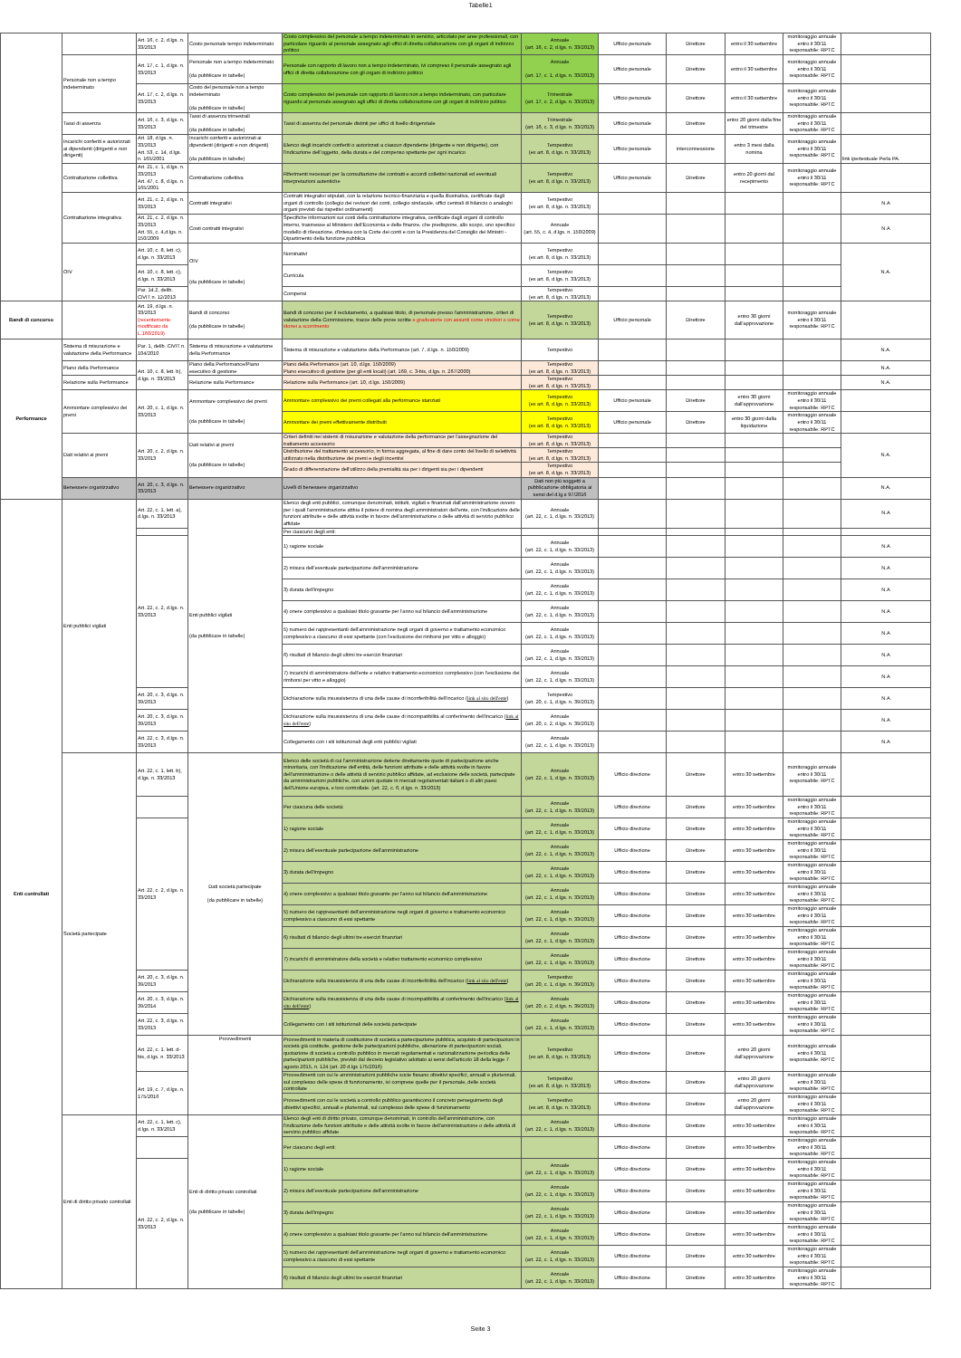Tabelle1
| | | Art. 16, c. 2, d.lgs. n. 33/2013 | Costo personale tempo indeterminato | Costo complessivo del personale a tempo indeterminato in servizio, articolato per aree professionali, con particolare riguardo al personale assegnato agli uffici di diretta collaborazione con gli organi di indirizzo politico | Annuale (art. 16, c. 2, d.lgs. n. 33/2013) | Ufficio personale | Direttore | entro il 30 settembre | monitoraggio annuale entro il 30/11 responsabile: RPTC | |
| | Personale non a tempo indeterminato | Art. 17, c. 1, d.lgs. n. 33/2013 | Personale non a tempo indeterminato (da pubblicare in tabelle) | Personale con rapporto di lavoro non a tempo indeterminato, ivi compreso il personale assegnato agli uffici di diretta collaborazione con gli organi di indirizzo politico | Annuale (art. 17, c. 1, d.lgs. n. 33/2013) | Ufficio personale | Direttore | entro il 30 settembre | monitoraggio annuale entro il 30/11 responsabile: RPTC | |
| | | Art. 17, c. 2, d.lgs. n. 33/2013 | Costo del personale non a tempo indeterminato (da pubblicare in tabelle) | Costo complessivo del personale con rapporto di lavoro non a tempo indeterminato, con particolare riguardo al personale assegnato agli uffici di diretta collaborazione con gli organi di indirizzo politico | Trimestrale (art. 17, c. 2, d.lgs. n. 33/2013) | Ufficio personale | Direttore | entro il 30 settembre | monitoraggio annuale entro il 30/11 responsabile: RPTC | |
| | Tassi di assenza | Art. 16, c. 3, d.lgs. n. 33/2013 | Tassi di assenza trimestrali (da pubblicare in tabelle) | Tassi di assenza del personale distinti per uffici di livello dirigenziale | Trimestrale (art. 16, c. 3, d.lgs. n. 33/2013) | Ufficio personale | Direttore | entro 20 giorni dalla fine del trimestre | monitoraggio annuale entro il 30/11 responsabile: RPTC | |
| | Incarichi conferiti e autorizzati ai dipendenti (dirigenti e non dirigenti) | Art. 18, d.lgs. n. 33/2013 Art. 53, c. 14, d.lgs. n. 165/2001 | Incarichi conferiti e autorizzati ai dipendenti (dirigenti e non dirigenti) (da pubblicare in tabelle) | Elenco degli incarichi conferiti o autorizzati a ciascun dipendente (dirigente e non dirigente), con l'indicazione dell'oggetto, della durata e del compenso spettante per ogni incarico | Tempestivo (ex art. 8, d.lgs. n. 33/2013) | Ufficio personale | interconnessione | entro 3 mesi dalla nomina | monitoraggio annuale entro il 30/11 responsabile: RPTC | link ipertestuale Perla PA. |
| | Contrattazione collettiva | Art. 21, c. 1, d.lgs. n. 33/2013 Art. 47, c. 8, d.lgs. n. 165/2001 | Contrattazione collettiva | Riferimenti necessari per la consultazione dei contratti e accordi collettivi nazionali ed eventuali interpretazioni autentiche | Tempestivo (ex art. 8, d.lgs. n. 33/2013) | Ufficio personale | Direttore | entro 20 giorni dal recepimento | monitoraggio annuale entro il 30/11 responsabile: RPTC | |
| | Contrattazione integrativa | Art. 21, c. 2, d.lgs. n. 33/2013 | Contratti integrativi | Contratti integrativi stipulati, con la relazione tecnico-finanziaria e quella illustrativa, certificate dagli organi di controllo (collegio dei revisori dei conti, collegio sindacale, uffici centrali di bilancio o analoghi organi previsti dai rispettivi ordinamenti) | Tempestivo (ex art. 8, d.lgs. n. 33/2013) | | | | | N.A |
| | | Art. 21, c. 2, d.lgs. n. 33/2013 Art. 55, c. 4,d.lgs. n. 150/2009 | Costi contratti integrativi | Specifiche informazioni sui costi della contrattazione integrativa, certificate dagli organi di controllo interno, trasmesse al Ministero dell'Economia e delle finanze, che predispone, allo scopo, uno specifico modello di rilevazione, d'intesa con la Corte dei conti e con la Presidenza del Consiglio dei Ministri - Dipartimento della funzione pubblica | Annuale (art. 55, c. 4, d.lgs. n. 150/2009) | | | | | N.A |
| | OIV | Art. 10, c. 8, lett. c), d.lgs. n. 33/2013 | OIV (da pubblicare in tabelle) | Nominativi | Tempestivo (ex art. 8, d.lgs. n. 33/2013) | | | | | N.A. |
| | | Art. 10, c. 8, lett. c), d.lgs. n. 33/2013 | | Curricula | Tempestivo (ex art. 8, d.lgs. n. 33/2013) | | | | | |
| | | Par. 14.2, delib. CiVIT n. 12/2013 | | Compensi | Tempestivo (ex art. 8, d.lgs. n. 33/2013) | | | | | |
| Bandi di concorso | | Art. 19, d.lgs. n. 33/2013 (recentemente modificato da L.160/2019) | Bandi di concorso (da pubblicare in tabelle) | Bandi di concorso per il reclutamento, a qualsiasi titolo, di personale presso l'amministrazione, criteri di valutazione della Commissione, tracce delle prove scritte e graduatorie con assunti come vincitori o come idonei a scorrimento | Tempestivo (ex art. 8, d.lgs. n. 33/2013) | Ufficio personale | Direttore | entro 30 giorni dall'approvazione | monitoraggio annuale entro il 30/11 responsabile: RPTC | |
| Performance | Sistema di misurazione e valutazione della Performance | Par. 1, delib. CiVIT n. 104/2010 | Sistema di misurazione e valutazione della Performance | Sistema di misurazione e valutazione della Performance (art. 7, d.lgs. n. 150/2009) | Tempestivo | | | | | N.A. |
| | Piano della Performance | Art. 10, c. 8, lett. b), d.lgs. n. 33/2013 | Piano della Performance/Piano esecutivo di gestione | Piano della Performance (art. 10, d.lgs. 150/2009) Piano esecutivo di gestione (per gli enti locali) (art. 169, c. 3-bis, d.lgs. n. 267/2000) | Tempestivo (ex art. 8, d.lgs. n. 33/2013) | | | | | N.A. |
| | Relazione sulla Performance | | Relazione sulla Performance | Relazione sulla Performance (art. 10, d.lgs. 150/2009) | Tempestivo (ex art. 8, d.lgs. n. 33/2013) | | | | | N.A. |
| | Ammontare complessivo dei premi | Art. 20, c. 1, d.lgs. n. 33/2013 | Ammontare complessivo dei premi (da pubblicare in tabelle) | Ammontare complessivo dei premi collegati alla performance stanziati | Tempestivo (ex art. 8, d.lgs. n. 33/2013) | Ufficio personale | Direttore | entro 30 giorni dall'approvazione | monitoraggio annuale entro il 30/11 responsabile: RPTC | |
| | | | | Ammontare dei premi effettivamente distribuiti | Tempestivo (ex art. 8, d.lgs. n. 33/2013) | Ufficio personale | Direttore | entro 30 giorni dalla liquidazione | monitoraggio annuale entro il 30/11 responsabile: RPTC | |
| | Dati relativi ai premi | Art. 20, c. 2, d.lgs. n. 33/2013 | Dati relativi ai premi (da pubblicare in tabelle) | Criteri definiti nei sistemi di misurazione e valutazione della performance per l'assegnazione del trattamento accessorio | Tempestivo (ex art. 8, d.lgs. n. 33/2013) | | | | | N.A. |
| | | | | Distribuzione del trattamento accessorio, in forma aggregata, al fine di dare conto del livello di selettività utilizzato nella distribuzione dei premi e degli incentivi | Tempestivo (ex art. 8, d.lgs. n. 33/2013) | | | | | |
| | | | | Grado di differenziazione dell'utilizzo della premialità sia per i dirigenti sia per i dipendenti | Tempestivo (ex art. 8, d.lgs. n. 33/2013) | | | | | |
| | Benessere organizzativo | Art. 20, c. 3, d.lgs. n. 33/2013 | Benessere organizzativo | Livelli di benessere organizzativo | Dati non più soggetti a pubblicazione obbligatoria ai sensi del d.lg.s 97/2016 | | | | | N.A. |
| Enti controllati | Enti pubblici vigilati | Art. 22, c. 1, lett. a), d.lgs. n. 33/2013 | Enti pubblici vigilati (da pubblicare in tabelle) | Elenco degli enti pubblici, comunque denominati, istituiti, vigilati e finanziati dall'amministrazione ovvero per i quali l'amministrazione abbia il potere di nomina degli amministratori dell'ente, con l'indicazione delle funzioni attribuite e delle attività svolte in favore dell'amministrazione o delle attività di servizio pubblico affidate | Annuale (art. 22, c. 1, d.lgs. n. 33/2013) | | | | | N.A |
| | | | | Per ciascuno degli enti: | | | | | | |
| | | Art. 22, c. 2, d.lgs. n. 33/2013 | | 1) ragione sociale | Annuale (art. 22, c. 1, d.lgs. n. 33/2013) | | | | | N.A |
| | | | | 2) misura dell'eventuale partecipazione dell'amministrazione | Annuale (art. 22, c. 1, d.lgs. n. 33/2013) | | | | | N.A |
| | | | | 3) durata dell'impegno | Annuale (art. 22, c. 1, d.lgs. n. 33/2013) | | | | | N.A |
| | | | | 4) onere complessivo a qualsiasi titolo gravante per l'anno sul bilancio dell'amministrazione | Annuale (art. 22, c. 1, d.lgs. n. 33/2013) | | | | | N.A |
| | | | | 5) numero dei rappresentanti dell'amministrazione negli organi di governo e trattamento economico complessivo a ciascuno di essi spettante (con l'esclusione dei rimborsi per vitto e alloggio) | Annuale (art. 22, c. 1, d.lgs. n. 33/2013) | | | | | N.A |
| | | | | 6) risultati di bilancio degli ultimi tre esercizi finanziari | Annuale (art. 22, c. 1, d.lgs. n. 33/2013) | | | | | N.A |
| | | | | 7) incarichi di amministratore dell'ente e relativo trattamento economico complessivo (con l'esclusione dei rimborsi per vitto e alloggio) | Annuale (art. 22, c. 1, d.lgs. n. 33/2013) | | | | | N.A |
| | | Art. 20, c. 3, d.lgs. n. 39/2013 | | Dichiarazione sulla insussistenza di una delle cause di inconferibilità dell'incarico ( link al sito dell'ente ) | Tempestivo (art. 20, c. 1, d.lgs. n. 39/2013) | | | | | N.A |
| | | Art. 20, c. 3, d.lgs. n. 39/2013 | | Dichiarazione sulla insussistenza di una delle cause di incompatibilità al conferimento dell'incarico ( link al sito dell'ente ) | Annuale (art. 20, c. 2, d.lgs. n. 39/2013) | | | | | N.A |
| | | Art. 22, c. 3, d.lgs. n. 33/2013 | | Collegamento con i siti istituzionali degli enti pubblici vigilati | Annuale (art. 22, c. 1, d.lgs. n. 33/2013) | | | | | N.A |
| | Società partecipate | Art. 22, c. 1, lett. b), d.lgs. n. 33/2013 | Dati società partecipate (da pubblicare in tabelle) | Elenco delle società di cui l'amministrazione detiene direttamente quote di partecipazione anche minoritaria, con l'indicazione dell'entità, delle funzioni attribuite e delle attività svolte in favore dell'amministrazione o delle attività di servizio pubblico affidate, ad esclusione delle società, partecipate da amministrazioni pubbliche, con azioni quotate in mercati regolamentati italiani o di altri paesi dell'Unione europea, e loro controllate. (art. 22, c. 6, d.lgs. n. 33/2013) | Annuale (art. 22, c. 1, d.lgs. n. 33/2013) | Ufficio direzione | Direttore | entro 30 settembre | monitoraggio annuale entro il 30/11 responsabile: RPTC | |
| | | | | Per ciascuna delle società: | Annuale (art. 22, c. 1, d.lgs. n. 33/2013) | Ufficio direzione | Direttore | entro 30 settembre | monitoraggio annuale entro il 30/11 responsabile: RPTC | |
| | | Art. 22, c. 2, d.lgs. n. 33/2013 | | 1) ragione sociale | Annuale (art. 22, c. 1, d.lgs. n. 33/2013) | Ufficio direzione | Direttore | entro 30 settembre | monitoraggio annuale entro il 30/11 responsabile: RPTC | |
| | | | | 2) misura dell'eventuale partecipazione dell'amministrazione | Annuale (art. 22, c. 1, d.lgs. n. 33/2013) | Ufficio direzione | Direttore | entro 30 settembre | monitoraggio annuale entro il 30/11 responsabile: RPTC | |
| | | | | 3) durata dell'impegno | Annuale (art. 22, c. 1, d.lgs. n. 33/2013) | Ufficio direzione | Direttore | entro 30 settembre | monitoraggio annuale entro il 30/11 responsabile: RPTC | |
| | | | | 4) onere complessivo a qualsiasi titolo gravante per l'anno sul bilancio dell'amministrazione | Annuale (art. 22, c. 1, d.lgs. n. 33/2013) | Ufficio direzione | Direttore | entro 30 settembre | monitoraggio annuale entro il 30/11 responsabile: RPTC | |
| | | | | 5) numero dei rappresentanti dell'amministrazione negli organi di governo e trattamento economico complessivo a ciascuno di essi spettante | Annuale (art. 22, c. 1, d.lgs. n. 33/2013) | Ufficio direzione | Direttore | entro 30 settembre | monitoraggio annuale entro il 30/11 responsabile: RPTC | |
| | | | | 6) risultati di bilancio degli ultimi tre esercizi finanziari | Annuale (art. 22, c. 1, d.lgs. n. 33/2013) | Ufficio direzione | Direttore | entro 30 settembre | monitoraggio annuale entro il 30/11 responsabile: RPTC | |
| | | | | 7) incarichi di amministratore della società e relativo trattamento economico complessivo | Annuale (art. 22, c. 1, d.lgs. n. 33/2013) | Ufficio direzione | Direttore | entro 30 settembre | monitoraggio annuale entro il 30/11 responsabile: RPTC | |
| | | Art. 20, c. 3, d.lgs. n. 39/2013 | | Dichiarazione sulla insussistenza di una delle cause di inconferibilità dell'incarico ( link al sito dell'ente ) | Tempestivo (art. 20, c. 1, d.lgs. n. 39/2013) | Ufficio direzione | Direttore | entro 30 settembre | monitoraggio annuale entro il 30/11 responsabile: RPTC | |
| | | Art. 20, c. 3, d.lgs. n. 39/2014 | | Dichiarazione sulla insussistenza di una delle cause di incompatibilità al conferimento dell'incarico ( link al sito dell'ente ) | Annuale (art. 20, c. 2, d.lgs. n. 39/2013) | Ufficio direzione | Direttore | entro 30 settembre | monitoraggio annuale entro il 30/11 responsabile: RPTC | |
| | | Art. 22, c. 3, d.lgs. n. 33/2013 | | Collegamento con i siti istituzionali delle società partecipate | Annuale (art. 22, c. 1, d.lgs. n. 33/2013) | Ufficio direzione | Direttore | entro 30 settembre | monitoraggio annuale entro il 30/11 responsabile: RPTC | |
| | | Art. 22, c. 1. lett. d-bis, d.lgs. n. 33/2013 | Provvedimenti | Provvedimenti in materia di costituzione di società a partecipazione pubblica, acquisto di partecipazioni in società già costituite, gestione delle partecipazioni pubbliche, alienazione di partecipazioni sociali, quotazione di società a controllo pubblico in mercati regolamentati e razionalizzazione periodica delle partecipazioni pubbliche, previsti dal decreto legislativo adottato ai sensi dell'articolo 18 della legge 7 agosto 2015, n. 124 (art. 20 d.lgs 175/2016) | Tempestivo (ex art. 8, d.lgs. n. 33/2013) | Ufficio direzione | Direttore | entro 20 giorni dall'approvazione | monitoraggio annuale entro il 30/11 responsabile: RPTC | |
| | | Art. 19, c. 7, d.lgs. n. 175/2016 | | Provvedimenti con cui le amministrazioni pubbliche socie fissano obiettivi specifici, annuali e pluriennali, sul complesso delle spese di funzionamento, ivi comprese quelle per il personale, delle società controllate | Tempestivo (ex art. 8, d.lgs. n. 33/2013) | Ufficio direzione | Direttore | entro 20 giorni dall'approvazione | monitoraggio annuale entro il 30/11 responsabile: RPTC | |
| | | | | Provvedimenti con cui le società a controllo pubblico garantiscono il concreto perseguimento degli obiettivi specifici, annuali e pluriennali, sul complesso delle spese di funzionamento | Tempestivo (ex art. 8, d.lgs. n. 33/2013) | Ufficio direzione | Direttore | entro 20 giorni dall'approvazione | monitoraggio annuale entro il 30/11 responsabile: RPTC | |
| | Enti di diritto privato controllati | Art. 22, c. 1, lett. c), d.lgs. n. 33/2013 | Enti di diritto privato controllati (da pubblicare in tabelle) | Elenco degli enti di diritto privato, comunque denominati, in controllo dell'amministrazione, con l'indicazione delle funzioni attribuite e delle attività svolte in favore dell'amministrazione o delle attività di servizio pubblico affidate | Annuale (art. 22, c. 1, d.lgs. n. 33/2013) | Ufficio direzione | Direttore | entro 30 settembre | monitoraggio annuale entro il 30/11 responsabile: RPTC | |
| | | | | Per ciascuno degli enti: | | Ufficio direzione | Direttore | entro 30 settembre | monitoraggio annuale entro il 30/11 responsabile: RPTC | |
| | | Art. 22, c. 2, d.lgs. n. 33/2013 | | 1) ragione sociale | Annuale (art. 22, c. 1, d.lgs. n. 33/2013) | Ufficio direzione | Direttore | entro 30 settembre | monitoraggio annuale entro il 30/11 responsabile: RPTC | |
| | | | | 2) misura dell'eventuale partecipazione dell'amministrazione | Annuale (art. 22, c. 1, d.lgs. n. 33/2013) | Ufficio direzione | Direttore | entro 30 settembre | monitoraggio annuale entro il 30/11 responsabile: RPTC | |
| | | | | 3) durata dell'impegno | Annuale (art. 22, c. 1, d.lgs. n. 33/2013) | Ufficio direzione | Direttore | entro 30 settembre | monitoraggio annuale entro il 30/11 responsabile: RPTC | |
| | | | | 4) onere complessivo a qualsiasi titolo gravante per l'anno sul bilancio dell'amministrazione | Annuale (art. 22, c. 1, d.lgs. n. 33/2013) | Ufficio direzione | Direttore | entro 30 settembre | monitoraggio annuale entro il 30/11 responsabile: RPTC | |
| | | | | 5) numero dei rappresentanti dell'amministrazione negli organi di governo e trattamento economico complessivo a ciascuno di essi spettante | Annuale (art. 22, c. 1, d.lgs. n. 33/2013) | Ufficio direzione | Direttore | entro 30 settembre | monitoraggio annuale entro il 30/11 responsabile: RPTC | |
| | | | | 6) risultati di bilancio degli ultimi tre esercizi finanziari | Annuale (art. 22, c. 1, d.lgs. n. 33/2013) | Ufficio direzione | Direttore | entro 30 settembre | monitoraggio annuale entro il 30/11 responsabile: RPTC | |
Seite 3